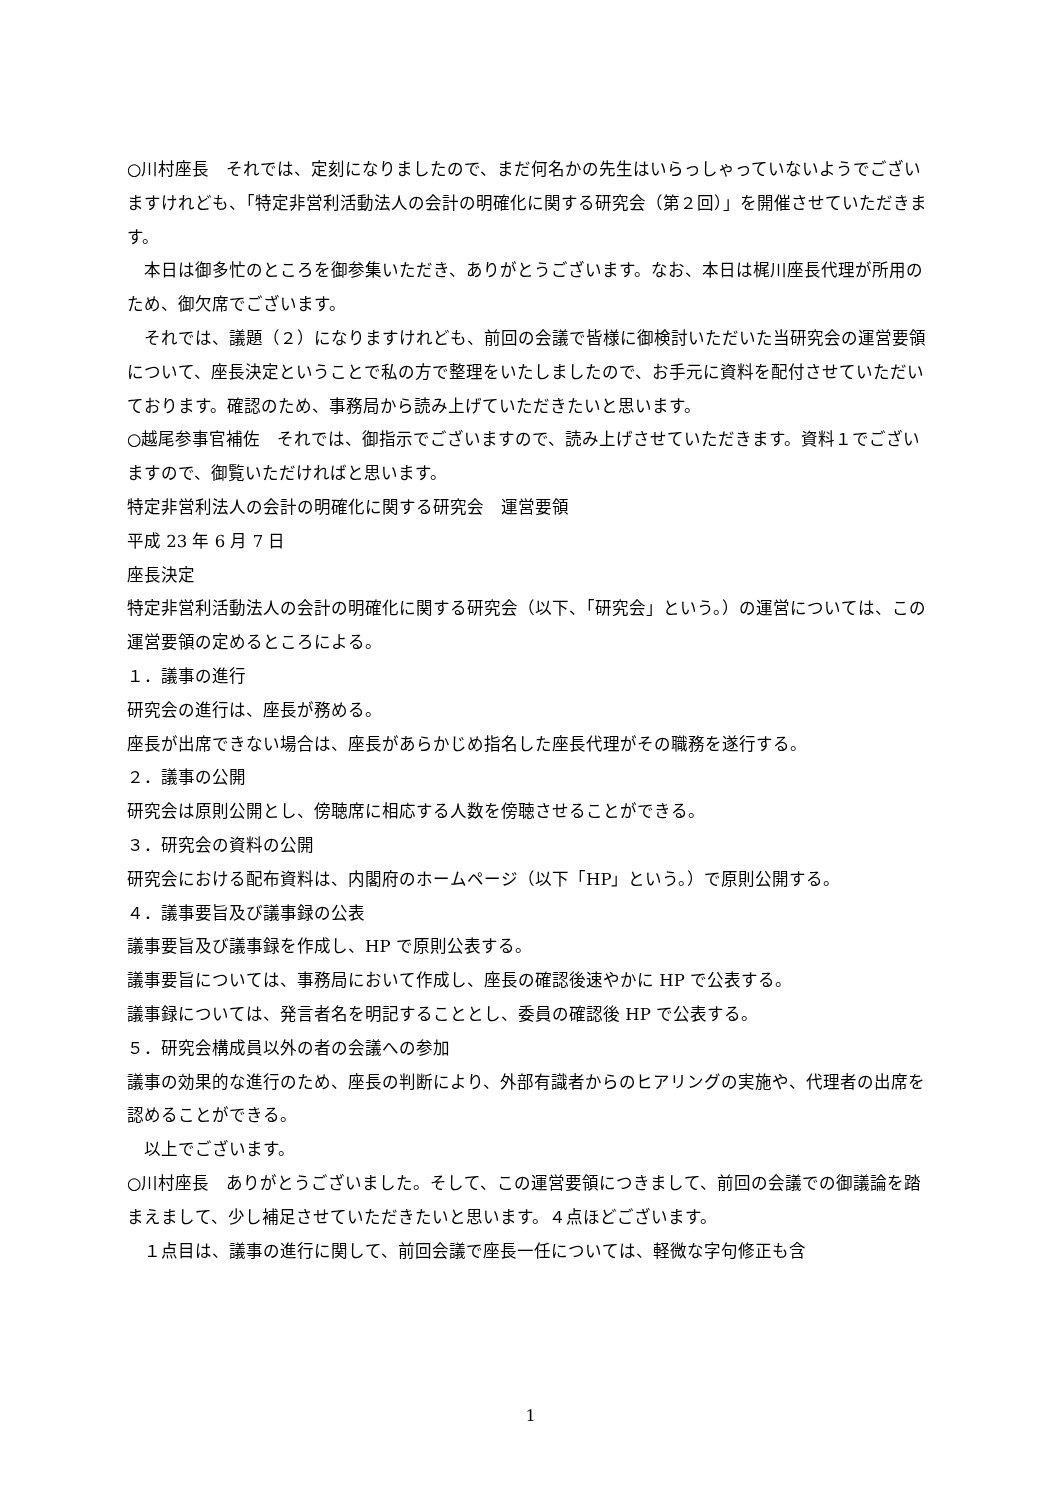○川村座長　それでは、定刻になりましたので、まだ何名かの先生はいらっしゃっていないようでございますけれども、「特定非営利活動法人の会計の明確化に関する研究会（第２回）」を開催させていただきます。
　本日は御多忙のところを御参集いただき、ありがとうございます。なお、本日は梶川座長代理が所用のため、御欠席でございます。
　それでは、議題（２）になりますけれども、前回の会議で皆様に御検討いただいた当研究会の運営要領について、座長決定ということで私の方で整理をいたしましたので、お手元に資料を配付させていただいております。確認のため、事務局から読み上げていただきたいと思います。
○越尾参事官補佐　それでは、御指示でございますので、読み上げさせていただきます。資料１でございますので、御覧いただければと思います。
特定非営利法人の会計の明確化に関する研究会　運営要領
平成 23 年 6 月 7 日
座長決定
特定非営利活動法人の会計の明確化に関する研究会（以下、「研究会」という。）の運営については、この運営要領の定めるところによる。
１．議事の進行
研究会の進行は、座長が務める。
座長が出席できない場合は、座長があらかじめ指名した座長代理がその職務を遂行する。
２．議事の公開
研究会は原則公開とし、傍聴席に相応する人数を傍聴させることができる。
３．研究会の資料の公開
研究会における配布資料は、内閣府のホームページ（以下「HP」という。）で原則公開する。
４．議事要旨及び議事録の公表
議事要旨及び議事録を作成し、HP で原則公表する。
議事要旨については、事務局において作成し、座長の確認後速やかに HP で公表する。
議事録については、発言者名を明記することとし、委員の確認後 HP で公表する。
５．研究会構成員以外の者の会議への参加
議事の効果的な進行のため、座長の判断により、外部有識者からのヒアリングの実施や、代理者の出席を認めることができる。
　以上でございます。
○川村座長　ありがとうございました。そして、この運営要領につきまして、前回の会議での御議論を踏まえまして、少し補足させていただきたいと思います。４点ほどございます。
　１点目は、議事の進行に関して、前回会議で座長一任については、軽微な字句修正も含
1